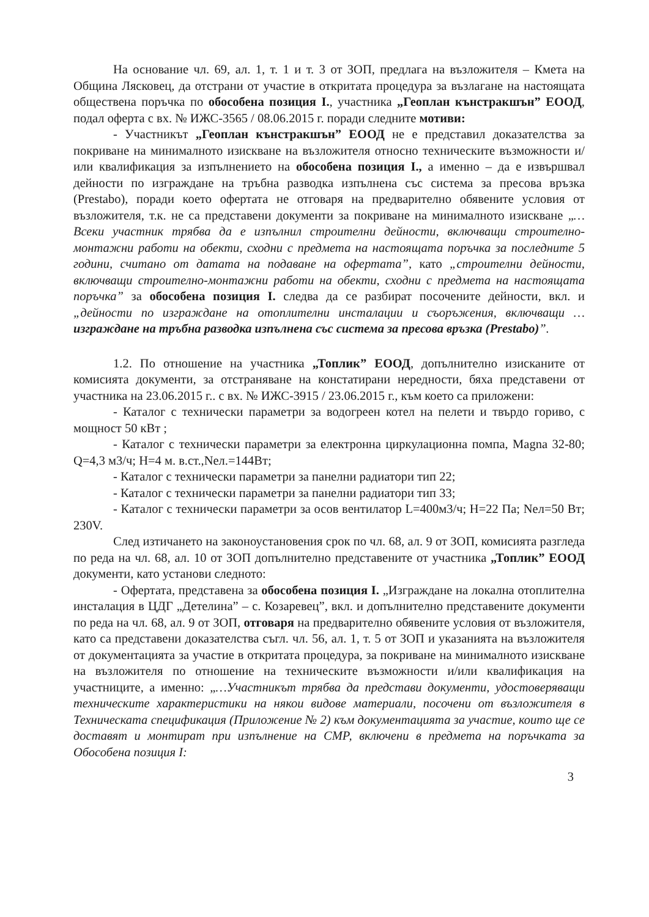На основание чл. 69, ал. 1, т. 1 и т. 3 от ЗОП, предлага на възложителя – Кмета на Община Лясковец, да отстрани от участие в откритата процедура за възлагане на настоящата обществена поръчка по обособена позиция I., участника „Геоплан кънстракшън” ЕООД, подал оферта с вх. № ИЖС-3565 / 08.06.2015 г. поради следните мотиви:
- Участникът „Геоплан кънстракшън” ЕООД не е представил доказателства за покриване на минималното изискване на възложителя относно техническите възможности и/или квалификация за изпълнението на обособена позиция I., а именно – да е извършвал дейности по изграждане на тръбна разводка изпълнена със система за пресова връзка (Prestabo), поради което офертата не отговаря на предварително обявените условия от възложителя, т.к. не са представени документи за покриване на минималното изискване „…Всеки участник трябва да е изпълнил строителни дейности, включващи строително-монтажни работи на обекти, сходни с предмета на настоящата поръчка за последните 5 години, считано от датата на подаване на офертата”, като „строителни дейности, включващи строително-монтажни работи на обекти, сходни с предмета на настоящата поръчка” за обособена позиция I. следва да се разбират посочените дейности, вкл. и „дейности по изграждане на отоплителни инсталации и съоръжения, включващи … изграждане на тръбна разводка изпълнена със система за пресова връзка (Prestabo)”.
1.2. По отношение на участника „Топлик” ЕООД, допълнително изисканите от комисията документи, за отстраняване на констатирани нередности, бяха представени от участника на 23.06.2015 г.. с вх. № ИЖС-3915 / 23.06.2015 г., към което са приложени:
- Каталог с технически параметри за водогреен котел на пелети и твърдо гориво, с мощност 50 кВт ;
- Каталог с технически параметри за електронна циркулационна помпа, Magna 32-80; Q=4,3 м3/ч; H=4 м. в.ст.,Nел.=144Вт;
- Каталог с технически параметри за панелни радиатори тип 22;
- Каталог с технически параметри за панелни радиатори тип 33;
- Каталог с технически параметри за осов вентилатор L=400м3/ч; H=22 Па; Nел=50 Вт; 230V.
След изтичането на законоустановения срок по чл. 68, ал. 9 от ЗОП, комисията разгледа по реда на чл. 68, ал. 10 от ЗОП допълнително представените от участника „Топлик” ЕООД документи, като установи следното:
- Офертата, представена за обособена позиция I. „Изграждане на локална отоплителна инсталация в ЦДГ „Детелина” – с. Козаревец”, вкл. и допълнително представените документи по реда на чл. 68, ал. 9 от ЗОП, отговаря на предварително обявените условия от възложителя, като са представени доказателства съгл. чл. 56, ал. 1, т. 5 от ЗОП и указанията на възложителя от документацията за участие в откритата процедура, за покриване на минималното изискване на възложителя по отношение на техническите възможности и/или квалификация на участниците, а именно: „…Участникът трябва да представи документи, удостоверяващи техническите характеристики на някои видове материали, посочени от възложителя в Техническата спецификация (Приложение № 2) към документацията за участие, които ще се доставят и монтират при изпълнение на СМР, включени в предмета на поръчката за Обособена позиция I:
3